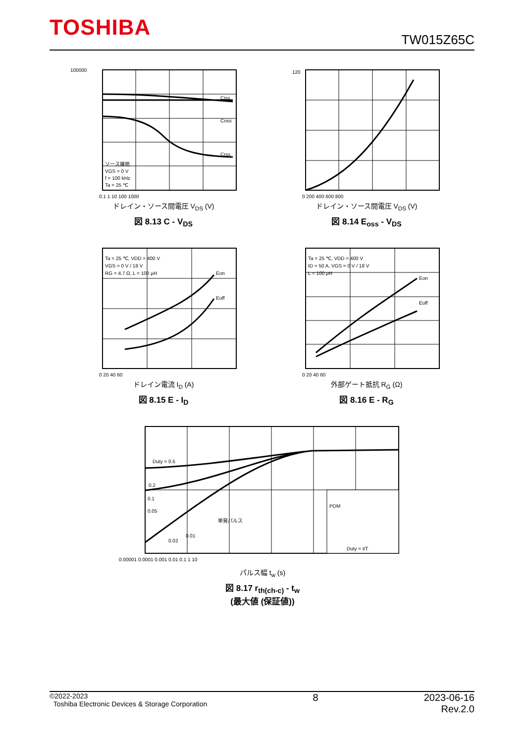TOSHIBA
TW015Z65C
100000
Ciss
Coss
Crss
ソース接地
VGS = 0 V
f = 100 kHz
Ta = 25 ℃
0.1 1 10 100 1000
ドレイン・ソース間電圧 V<sub>DS</sub> (V)
図 8.13 C - V<sub>DS</sub>
120
0 200 400 600 800
ドレイン・ソース間電圧 V<sub>DS</sub> (V)
図 8.14 E<sub>oss</sub> - V<sub>DS</sub>
Ta = 25 ℃, VDD = 400 V
VGS = 0 V / 18 V
RG = 4.7 Ω, L = 100 μH
Eon
Eoff
0 20 40 60
ドレイン電流 I<sub>D</sub> (A)
図 8.15 E - I<sub>D</sub>
Ta = 25 ℃, VDD = 400 V
ID = 50 A, VGS = 0 V / 18 V
L = 100 μH
Eon
Eoff
0 20 40 60
外部ゲート抵抗 R<sub>G</sub> (Ω)
図 8.16 E - R<sub>G</sub>
Duty = 0.5
0.2
0.1
0.05
単発パルス
0.02
0.01
PDM
Duty = t/T
0.00001 0.0001 0.001 0.01 0.1 1 10
パルス幅 t<sub>w</sub> (s)
図 8.17 r<sub>th(ch-c)</sub> - t<sub>w</sub>
(最大値 (保証値))
©2022-2023
Toshiba Electronic Devices & Storage Corporation
2023-06-16
Rev.2.0
8